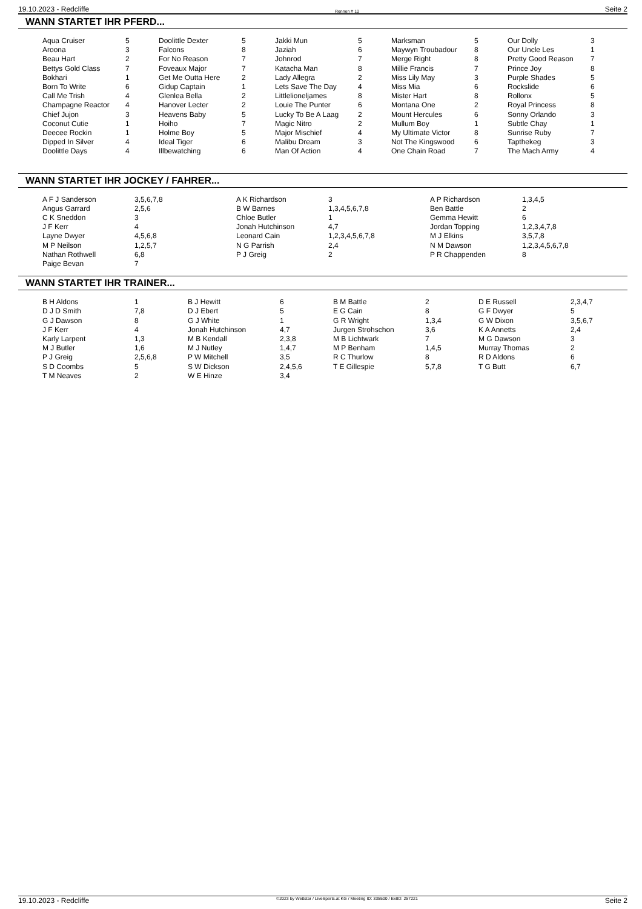19.10.2023 - Redcliffe Rennen # 10 Seite 2
WANN STARTET IHR PFERD...
| Aqua Cruiser | 5 | Doolittle Dexter | 5 | Jakki Mun | 5 | Marksman | 5 | Our Dolly | 3 |
| Aroona | 3 | Falcons | 8 | Jaziah | 6 | Maywyn Troubadour | 8 | Our Uncle Les | 1 |
| Beau Hart | 2 | For No Reason | 7 | Johnrod | 7 | Merge Right | 8 | Pretty Good Reason | 7 |
| Bettys Gold Class | 7 | Foveaux Major | 7 | Katacha Man | 8 | Millie Francis | 7 | Prince Joy | 8 |
| Bokhari | 1 | Get Me Outta Here | 2 | Lady Allegra | 2 | Miss Lily May | 3 | Purple Shades | 5 |
| Born To Write | 6 | Gidup Captain | 1 | Lets Save The Day | 4 | Miss Mia | 6 | Rockslide | 6 |
| Call Me Trish | 4 | Glenlea Bella | 2 | Littlelioneljames | 8 | Mister Hart | 8 | Rollonx | 5 |
| Champagne Reactor | 4 | Hanover Lecter | 2 | Louie The Punter | 6 | Montana One | 2 | Royal Princess | 8 |
| Chief Jujon | 3 | Heavens Baby | 5 | Lucky To Be A Laag | 2 | Mount Hercules | 6 | Sonny Orlando | 3 |
| Coconut Cutie | 1 | Hoiho | 7 | Magic Nitro | 2 | Mullum Boy | 1 | Subtle Chay | 1 |
| Deecee Rockin | 1 | Holme Boy | 5 | Major Mischief | 4 | My Ultimate Victor | 8 | Sunrise Ruby | 7 |
| Dipped In Silver | 4 | Ideal Tiger | 6 | Malibu Dream | 3 | Not The Kingswood | 6 | Tapthekeg | 3 |
| Doolittle Days | 4 | Illbewatching | 6 | Man Of Action | 4 | One Chain Road | 7 | The Mach Army | 4 |
WANN STARTET IHR JOCKEY / FAHRER...
| A F J Sanderson | 3,5,6,7,8 | A K Richardson | 3 | A P Richardson | 1,3,4,5 |
| Angus Garrard | 2,5,6 | B W Barnes | 1,3,4,5,6,7,8 | Ben Battle | 2 |
| C K Sneddon | 3 | Chloe Butler | 1 | Gemma Hewitt | 6 |
| J F Kerr | 4 | Jonah Hutchinson | 4,7 | Jordan Topping | 1,2,3,4,7,8 |
| Layne Dwyer | 4,5,6,8 | Leonard Cain | 1,2,3,4,5,6,7,8 | M J Elkins | 3,5,7,8 |
| M P Neilson | 1,2,5,7 | N G Parrish | 2,4 | N M Dawson | 1,2,3,4,5,6,7,8 |
| Nathan Rothwell | 6,8 | P J Greig | 2 | P R Chappenden | 8 |
| Paige Bevan | 7 | | | | |
WANN STARTET IHR TRAINER...
| B H Aldons | 1 | B J Hewitt | 6 | B M Battle | 2 | D E Russell | 2,3,4,7 |
| D J D Smith | 7,8 | D J Ebert | 5 | E G Cain | 8 | G F Dwyer | 5 |
| G J Dawson | 8 | G J White | 1 | G R Wright | 1,3,4 | G W Dixon | 3,5,6,7 |
| J F Kerr | 4 | Jonah Hutchinson | 4,7 | Jurgen Strohschon | 3,6 | K A Annetts | 2,4 |
| Karly Larpent | 1,3 | M B Kendall | 2,3,8 | M B Lichtwark | 7 | M G Dawson | 3 |
| M J Butler | 1,6 | M J Nutley | 1,4,7 | M P Benham | 1,4,5 | Murray Thomas | 2 |
| P J Greig | 2,5,6,8 | P W Mitchell | 3,5 | R C Thurlow | 8 | R D Aldons | 6 |
| S D Coombs | 5 | S W Dickson | 2,4,5,6 | T E Gillespie | 5,7,8 | T G Butt | 6,7 |
| T M Neaves | 2 | W E Hinze | 3,4 | | | | |
19.10.2023 - Redcliffe ©2023 by Wettstar / LiveSports.at KG / Meeting ID: 335500 / ExtID: 257221 Seite 2